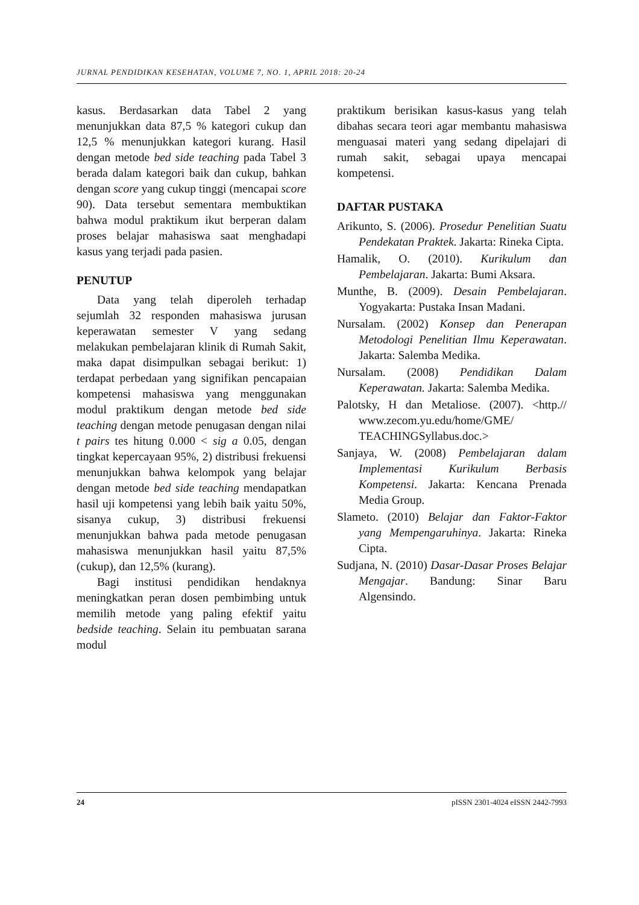JURNAL PENDIDIKAN KESEHATAN, VOLUME 7, NO. 1, APRIL 2018: 20-24
kasus. Berdasarkan data Tabel 2 yang menunjukkan data 87,5 % kategori cukup dan 12,5 % menunjukkan kategori kurang. Hasil dengan metode bed side teaching pada Tabel 3 berada dalam kategori baik dan cukup, bahkan dengan score yang cukup tinggi (mencapai score 90). Data tersebut sementara membuktikan bahwa modul praktikum ikut berperan dalam proses belajar mahasiswa saat menghadapi kasus yang terjadi pada pasien.
PENUTUP
Data yang telah diperoleh terhadap sejumlah 32 responden mahasiswa jurusan keperawatan semester V yang sedang melakukan pembelajaran klinik di Rumah Sakit, maka dapat disimpulkan sebagai berikut: 1) terdapat perbedaan yang signifikan pencapaian kompetensi mahasiswa yang menggunakan modul praktikum dengan metode bed side teaching dengan metode penugasan dengan nilai t pairs tes hitung 0.000 < sig a 0.05, dengan tingkat kepercayaan 95%, 2) distribusi frekuensi menunjukkan bahwa kelompok yang belajar dengan metode bed side teaching mendapatkan hasil uji kompetensi yang lebih baik yaitu 50%, sisanya cukup, 3) distribusi frekuensi menunjukkan bahwa pada metode penugasan mahasiswa menunjukkan hasil yaitu 87,5% (cukup), dan 12,5% (kurang).
Bagi institusi pendidikan hendaknya meningkatkan peran dosen pembimbing untuk memilih metode yang paling efektif yaitu bedside teaching. Selain itu pembuatan sarana modul
praktikum berisikan kasus-kasus yang telah dibahas secara teori agar membantu mahasiswa menguasai materi yang sedang dipelajari di rumah sakit, sebagai upaya mencapai kompetensi.
DAFTAR PUSTAKA
Arikunto, S. (2006). Prosedur Penelitian Suatu Pendekatan Praktek. Jakarta: Rineka Cipta.
Hamalik, O. (2010). Kurikulum dan Pembelajaran. Jakarta: Bumi Aksara.
Munthe, B. (2009). Desain Pembelajaran. Yogyakarta: Pustaka Insan Madani.
Nursalam. (2002) Konsep dan Penerapan Metodologi Penelitian Ilmu Keperawatan. Jakarta: Salemba Medika.
Nursalam. (2008) Pendidikan Dalam Keperawatan. Jakarta: Salemba Medika.
Palotsky, H dan Metaliose. (2007). <http.// www.zecom.yu.edu/home/GME/ TEACHINGSyllabus.doc.>
Sanjaya, W. (2008) Pembelajaran dalam Implementasi Kurikulum Berbasis Kompetensi. Jakarta: Kencana Prenada Media Group.
Slameto. (2010) Belajar dan Faktor-Faktor yang Mempengaruhinya. Jakarta: Rineka Cipta.
Sudjana, N. (2010) Dasar-Dasar Proses Belajar Mengajar. Bandung: Sinar Baru Algensindo.
24 pISSN 2301-4024 eISSN 2442-7993